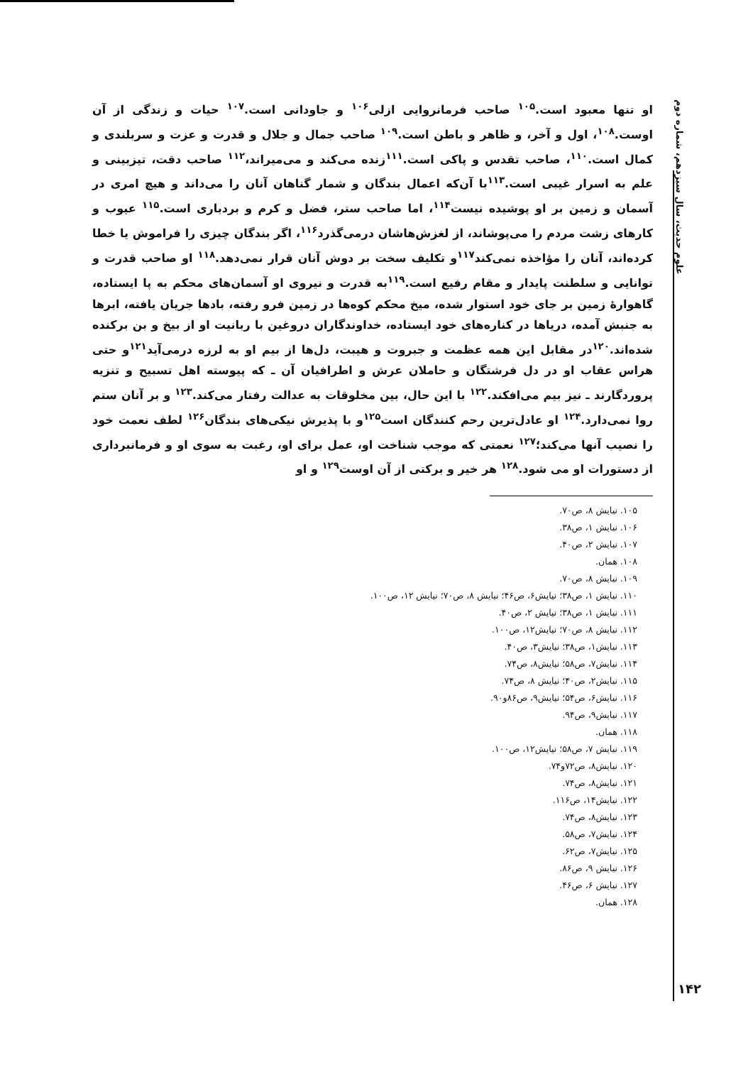علوم حدیث، سال سیزدهم، شماره دوم
او تنها معبود است.<sup>۱۰۵</sup> صاحب فرمانروایی ازلی<sup>۱۰۶</sup> و جاودانی است.<sup>۱۰۷</sup> حیات و زندگی از آن اوست.<sup>۱۰۸</sup>، اول و آخر، و ظاهر و باطن است.<sup>۱۰۹</sup> صاحب جمال و جلال و قدرت و عزت و سربلندی و کمال است.<sup>۱۱۰</sup>، صاحب تقدس و پاکی است.<sup>۱۱۱</sup>زنده می‌کند و می‌میراند،<sup>۱۱۲</sup> صاحب دقت، تیزبینی و علم به اسرار غیبی است.<sup>۱۱۳</sup>با آن‌که اعمال بندگان و شمار گناهان آنان را می‌داند و هیچ امری در آسمان و زمین بر او پوشیده نیست<sup>۱۱۴</sup>، اما صاحب ستر، فضل و کرم و بردباری است.<sup>۱۱۵</sup> عیوب و کارهای زشت مردم را می‌پوشاند، از لغزش‌هاشان درمی‌گذرد<sup>۱۱۶</sup>، اگر بندگان چیزی را فراموش یا خطا کرده‌اند، آنان را مؤاخذه نمی‌کند<sup>۱۱۷</sup>و تکلیف سخت بر دوش آنان قرار نمی‌دهد.<sup>۱۱۸</sup> او صاحب قدرت و توانایی و سلطنت پایدار و مقام رفیع است.<sup>۱۱۹</sup>به قدرت و نیروی او آسمان‌های محکم به پا ایستاده، گاهوارهٔ زمین بر جای خود استوار شده، میخ محکم کوه‌ها در زمین فرو رفته، بادها جریان یافته، ابرها به جنبش آمده، دریاها در کناره‌های خود ایستاده، خداوندگاران دروغین با ربانیت او از بیخ و بن برکنده شده‌اند.<sup>۱۲۰</sup>در مقابل این همه عظمت و جبروت و هیبت، دل‌ها از بیم او به لرزه درمی‌آید<sup>۱۲۱</sup>و حتی هراس عقاب او در دل فرشتگان و حاملان عرش و اطرافیان آن ـ که پیوسته اهل تسبیح و تنزیه پروردگارند ـ نیز بیم می‌افکند.<sup>۱۲۲</sup> با این حال، بین مخلوقات به عدالت رفتار می‌کند.<sup>۱۲۳</sup> و بر آنان ستم روا نمی‌دارد.<sup>۱۲۴</sup> او عادل‌ترین رحم کنندگان است<sup>۱۲۵</sup>و با پذیرش نیکی‌های بندگان<sup>۱۲۶</sup> لطف نعمت خود را نصیب آنها می‌کند؛<sup>۱۲۷</sup> نعمتی که موجب شناخت او، عمل برای او، رغبت به سوی او و فرمانبرداری از دستورات او می شود.<sup>۱۲۸</sup> هر خیر و برکتی از آن اوست<sup>۱۲۹</sup> و او
۱۰۵. نیایش ۸، ص۷۰.
۱۰۶. نیایش ۱، ص۳۸.
۱۰۷. نیایش ۲، ص۴۰.
۱۰۸. همان.
۱۰۹. نیایش ۸، ص۷۰.
۱۱۰. نیایش ۱، ص۳۸؛ نیایش۶، ص۴۶؛ نیایش ۸، ص۷۰؛ نیایش ۱۲، ص۱۰۰.
۱۱۱. نیایش ۱، ص۳۸؛ نیایش ۲، ص۴۰.
۱۱۲. نیایش ۸، ص۷۰؛ نیایش۱۲، ص۱۰۰.
۱۱۳. نیایش۱، ص۳۸؛ نیایش۳، ص۴۰.
۱۱۴. نیایش۷، ص۵۸؛ نیایش۸، ص۷۴.
۱۱۵. نیایش۲، ص۴۰؛ نیایش ۸، ص۷۴.
۱۱۶. نیایش۶، ص۵۴؛ نیایش۹، ص۸۶و۹۰.
۱۱۷. نیایش۹، ص۹۴.
۱۱۸. همان.
۱۱۹. نیایش ۷، ص۵۸؛ نیایش۱۲، ص۱۰۰.
۱۲۰. نیایش۸، ص۷۲و۷۴.
۱۲۱. نیایش۸، ص۷۴.
۱۲۲. نیایش۱۴، ص۱۱۶.
۱۲۳. نیایش۸، ص۷۴.
۱۲۴. نیایش۷، ص۵۸.
۱۲۵. نیایش۷، ص۶۲.
۱۲۶. نیایش ۹، ص۸۶.
۱۲۷. نیایش ۶، ص۴۶.
۱۲۸. همان.
۱۴۲